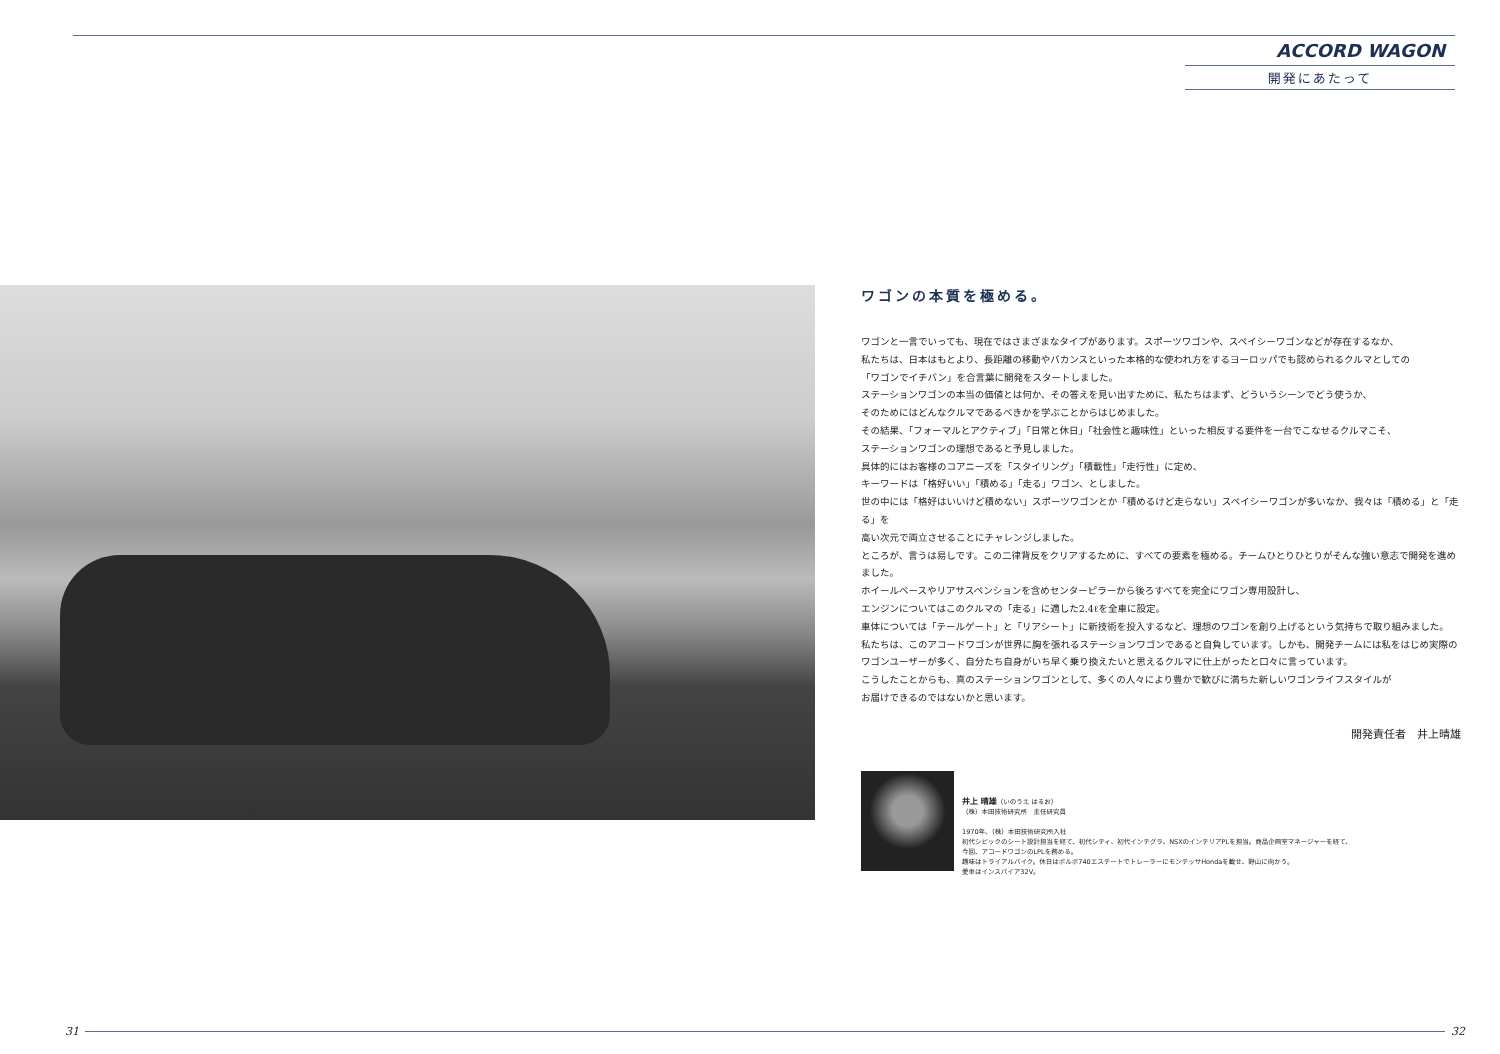ACCORD WAGON
開発にあたって
ワゴンの本質を極める。
ワゴンと一言でいっても、現在ではさまざまなタイプがあります。スポーツワゴンや、スペイシーワゴンなどが存在するなか、
私たちは、日本はもとより、長距離の移動やバカンスといった本格的な使われ方をするヨーロッパでも認められるクルマとしての
「ワゴンでイチバン」を合言葉に開発をスタートしました。
ステーションワゴンの本当の価値とは何か、その答えを見い出すために、私たちはまず、どういうシーンでどう使うか、
そのためにはどんなクルマであるべきかを学ぶことからはじめました。
その結果、「フォーマルとアクティブ」「日常と休日」「社会性と趣味性」といった相反する要件を一台でこなせるクルマこそ、
ステーションワゴンの理想であると予見しました。
具体的にはお客様のコアニーズを「スタイリング」「積載性」「走行性」に定め、
キーワードは「格好いい」「積める」「走る」ワゴン、としました。
世の中には「格好はいいけど積めない」スポーツワゴンとか「積めるけど走らない」スペイシーワゴンが多いなか、我々は「積める」と「走る」を
高い次元で両立させることにチャレンジしました。
ところが、言うは易しです。この二律背反をクリアするために、すべての要素を極める。チームひとりひとりがそんな強い意志で開発を進めました。
ホイールベースやリアサスペンションを含めセンターピラーから後ろすべてを完全にワゴン専用設計し、
エンジンについてはこのクルマの「走る」に適した2.4ℓを全車に設定。
車体については「テールゲート」と「リアシート」に新技術を投入するなど、理想のワゴンを創り上げるという気持ちで取り組みました。
私たちは、このアコードワゴンが世界に胸を張れるステーションワゴンであると自負しています。しかも、開発チームには私をはじめ実際の
ワゴンユーザーが多く、自分たち自身がいち早く乗り換えたいと思えるクルマに仕上がったと口々に言っています。
こうしたことからも、真のステーションワゴンとして、多くの人々により豊かで歓びに満ちた新しいワゴンライフスタイルが
お届けできるのではないかと思います。
開発責任者　井上晴雄
井上 晴雄（いのうえ はるお）
（株）本田技術研究所　主任研究員
1970年、（株）本田技術研究所入社
初代シビックのシート設計担当を経て、初代シティ、初代インテグラ、NSXのインテリアPLを担当。商品企画室マネージャーを経て、
今回、アコードワゴンのLPLを務める。
趣味はトライアルバイク。休日はボルボ740エステートでトレーラーにモンテッサHondaを載せ、野山に向かう。
愛車はインスパイア32V。
31 32